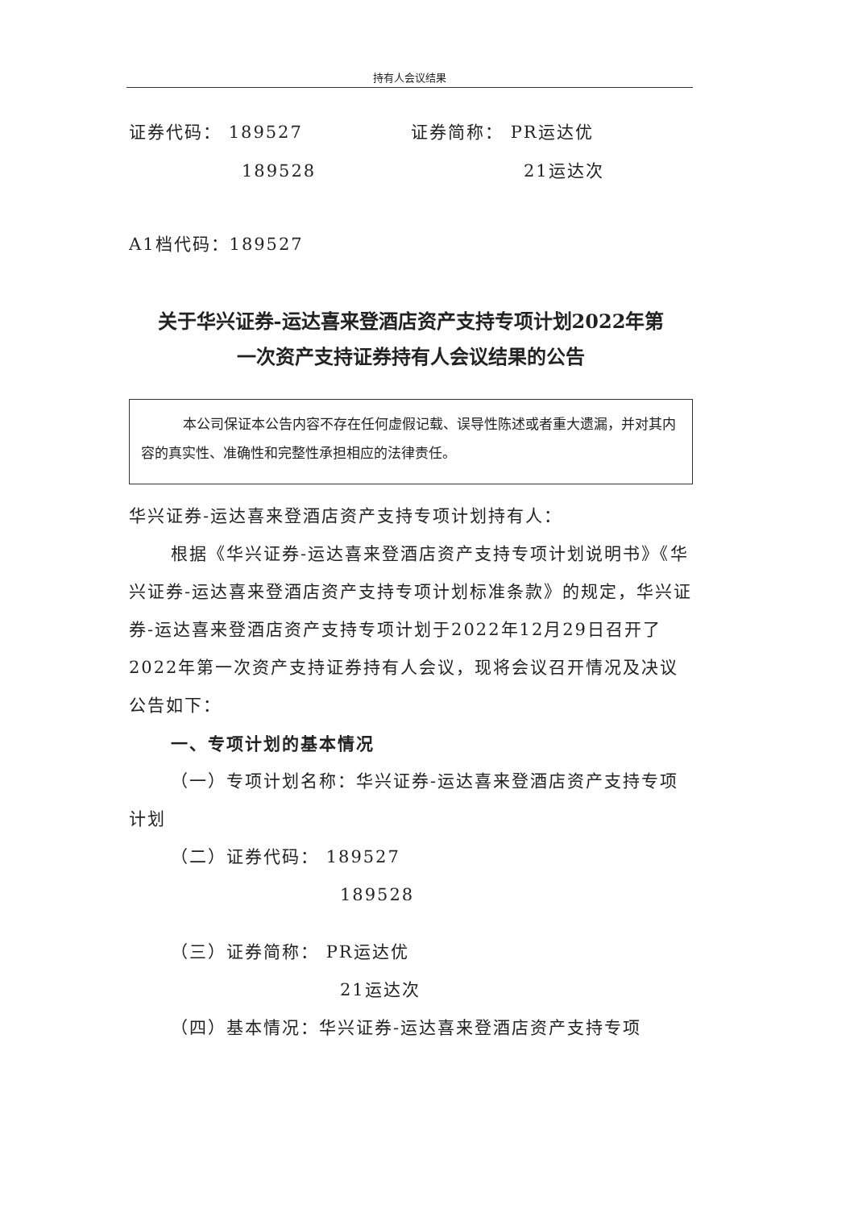持有人会议结果
证券代码： 189527 证券简称： PR运达优
189528 21运达次
A1档代码：189527
关于华兴证券-运达喜来登酒店资产支持专项计划2022年第
一次资产支持证券持有人会议结果的公告
本公司保证本公告内容不存在任何虚假记载、误导性陈述或者重大遗漏，并对其内容的真实性、准确性和完整性承担相应的法律责任。
华兴证券-运达喜来登酒店资产支持专项计划持有人：
根据《华兴证券-运达喜来登酒店资产支持专项计划说明书》《华兴证券-运达喜来登酒店资产支持专项计划标准条款》的规定，华兴证券-运达喜来登酒店资产支持专项计划于2022年12月29日召开了2022年第一次资产支持证券持有人会议，现将会议召开情况及决议公告如下：
一、专项计划的基本情况
（一）专项计划名称：华兴证券-运达喜来登酒店资产支持专项计划
（二）证券代码： 189527
189528
（三）证券简称： PR运达优
21运达次
（四）基本情况：华兴证券-运达喜来登酒店资产支持专项